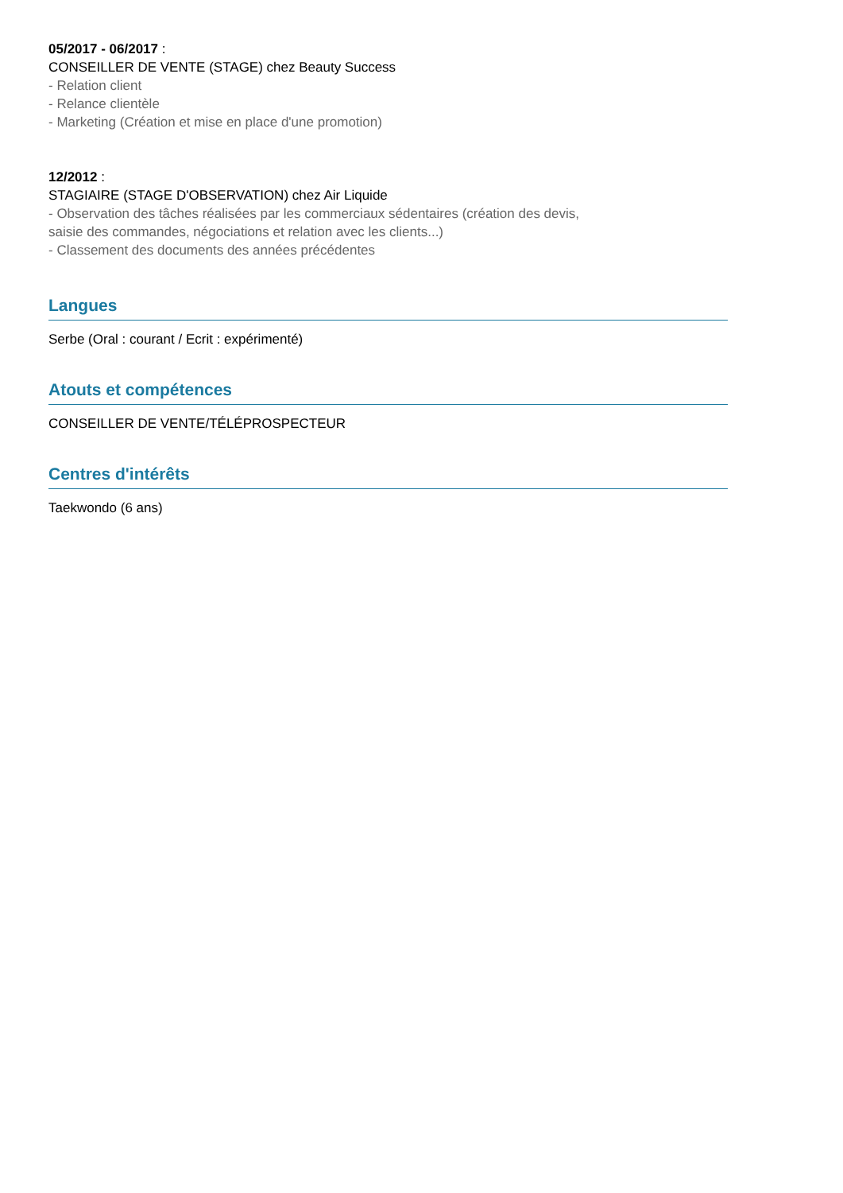05/2017 - 06/2017 :
CONSEILLER DE VENTE (STAGE) chez Beauty Success
- Relation client
- Relance clientèle
- Marketing (Création et mise en place d'une promotion)
12/2012 :
STAGIAIRE (STAGE D'OBSERVATION) chez Air Liquide
- Observation des tâches réalisées par les commerciaux sédentaires (création des devis,
saisie des commandes, négociations et relation avec les clients...)
- Classement des documents des années précédentes
Langues
Serbe (Oral : courant / Ecrit : expérimenté)
Atouts et compétences
CONSEILLER DE VENTE/TÉLÉPROSPECTEUR
Centres d'intérêts
Taekwondo (6 ans)